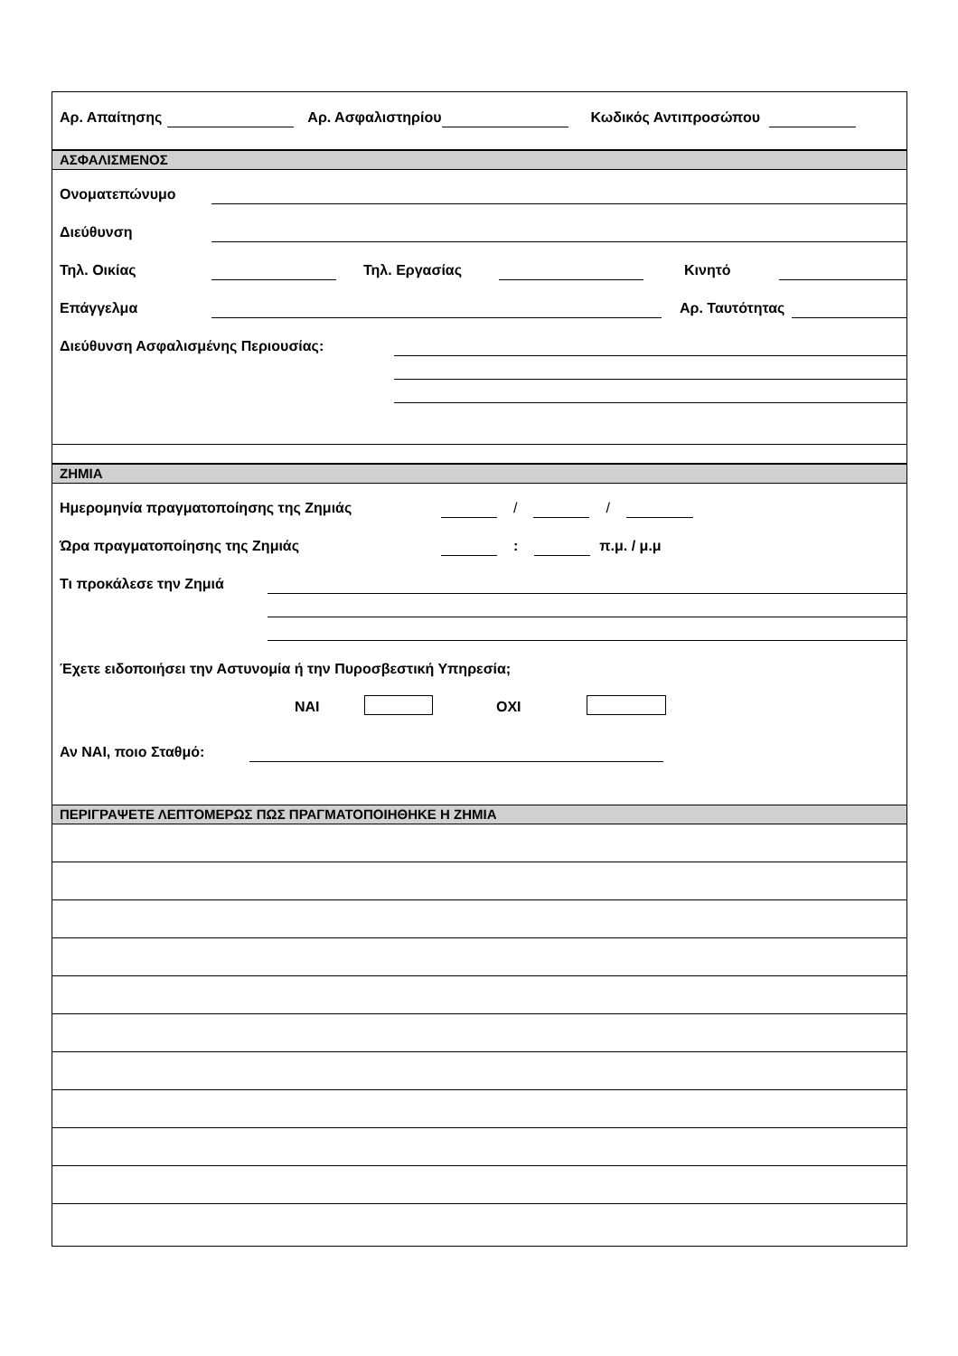Αρ. Απαίτησης Αρ. Ασφαλιστηρίου Κωδικός Αντιπροσώπου
ΑΣΦΑΛΙΣΜΕΝΟΣ
Ονοματεπώνυμο
Διεύθυνση
Τηλ. Οικίας Τηλ. Εργασίας Κινητό
Επάγγελμα Αρ. Ταυτότητας
Διεύθυνση Ασφαλισμένης Περιουσίας:
ΖΗΜΙΑ
Ημερομηνία πραγματοποίησης της Ζημιάς / /
Ώρα πραγματοποίησης της Ζημιάς : π.μ. / μ.μ
Τι προκάλεσε την Ζημιά
Έχετε ειδοποιήσει την Αστυνομία ή την Πυροσβεστική Υπηρεσία;
ΝΑΙ ΟΧΙ
Αν ΝΑΙ, ποιο Σταθμό:
ΠΕΡΙΓΡΑΨΕΤΕ ΛΕΠΤΟΜΕΡΩΣ ΠΩΣ ΠΡΑΓΜΑΤΟΠΟΙΗΘΗΚΕ Η ΖΗΜΙΑ